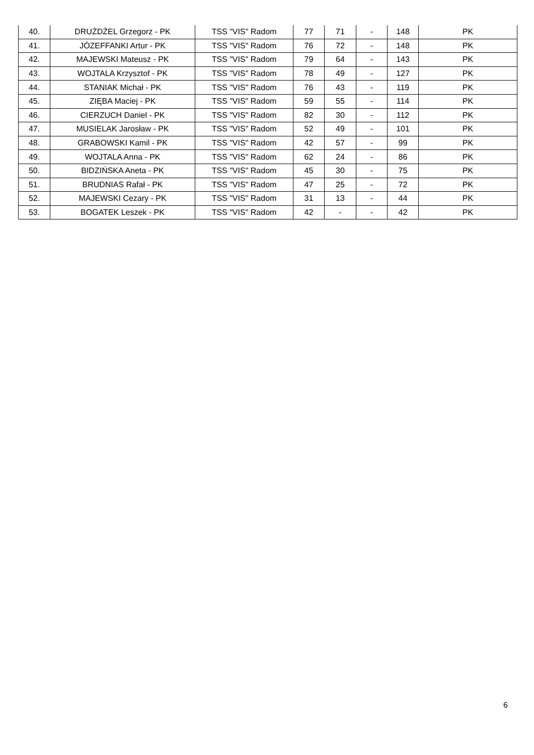| 40. | DRUŻDŻEL Grzegorz - PK | TSS "VIS" Radom | 77 | 71 | - | 148 | PK |
| 41. | JÓZEFFANKI Artur - PK | TSS "VIS" Radom | 76 | 72 | - | 148 | PK |
| 42. | MAJEWSKI Mateusz - PK | TSS "VIS" Radom | 79 | 64 | - | 143 | PK |
| 43. | WOJTALA Krzysztof - PK | TSS "VIS" Radom | 78 | 49 | - | 127 | PK |
| 44. | STANIAK Michał - PK | TSS "VIS" Radom | 76 | 43 | - | 119 | PK |
| 45. | ZIĘBA Maciej - PK | TSS "VIS" Radom | 59 | 55 | - | 114 | PK |
| 46. | CIERZUCH Daniel - PK | TSS "VIS" Radom | 82 | 30 | - | 112 | PK |
| 47. | MUSIELAK Jarosław - PK | TSS "VIS" Radom | 52 | 49 | - | 101 | PK |
| 48. | GRABOWSKI Kamil - PK | TSS "VIS" Radom | 42 | 57 | - | 99 | PK |
| 49. | WOJTALA Anna - PK | TSS "VIS" Radom | 62 | 24 | - | 86 | PK |
| 50. | BIDZIŃSKA Aneta - PK | TSS "VIS" Radom | 45 | 30 | - | 75 | PK |
| 51. | BRUDNIAS Rafał - PK | TSS "VIS" Radom | 47 | 25 | - | 72 | PK |
| 52. | MAJEWSKI Cezary - PK | TSS "VIS" Radom | 31 | 13 | - | 44 | PK |
| 53. | BOGATEK Leszek - PK | TSS "VIS" Radom | 42 | - | - | 42 | PK |
6